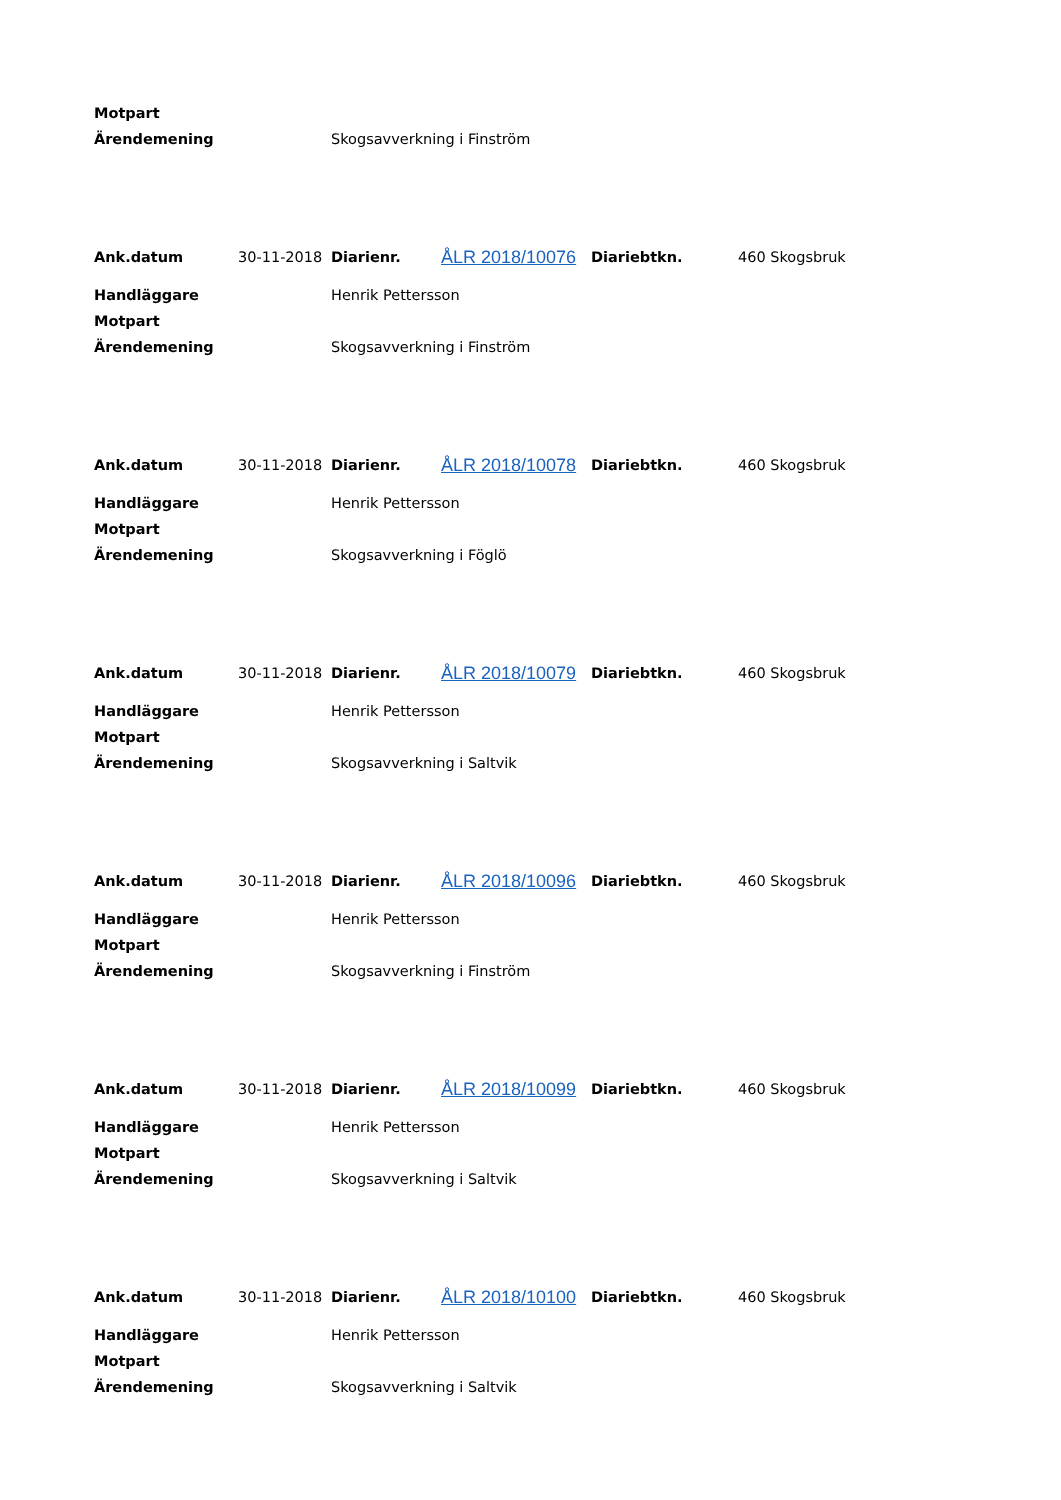| Motpart | |
| Ärendemening | Skogsavverkning i Finström |
| Ank.datum | 30-11-2018 | Diarienr. | ÅLR 2018/10076 | Diariebtkn. | 460 Skogsbruk |
| Handläggare | Henrik Pettersson |
| Motpart | |
| Ärendemening | Skogsavverkning i Finström |
| Ank.datum | 30-11-2018 | Diarienr. | ÅLR 2018/10078 | Diariebtkn. | 460 Skogsbruk |
| Handläggare | Henrik Pettersson |
| Motpart | |
| Ärendemening | Skogsavverkning i Föglö |
| Ank.datum | 30-11-2018 | Diarienr. | ÅLR 2018/10079 | Diariebtkn. | 460 Skogsbruk |
| Handläggare | Henrik Pettersson |
| Motpart | |
| Ärendemening | Skogsavverkning i Saltvik |
| Ank.datum | 30-11-2018 | Diarienr. | ÅLR 2018/10096 | Diariebtkn. | 460 Skogsbruk |
| Handläggare | Henrik Pettersson |
| Motpart | |
| Ärendemening | Skogsavverkning i Finström |
| Ank.datum | 30-11-2018 | Diarienr. | ÅLR 2018/10099 | Diariebtkn. | 460 Skogsbruk |
| Handläggare | Henrik Pettersson |
| Motpart | |
| Ärendemening | Skogsavverkning i Saltvik |
| Ank.datum | 30-11-2018 | Diarienr. | ÅLR 2018/10100 | Diariebtkn. | 460 Skogsbruk |
| Handläggare | Henrik Pettersson |
| Motpart | |
| Ärendemening | Skogsavverkning i Saltvik |